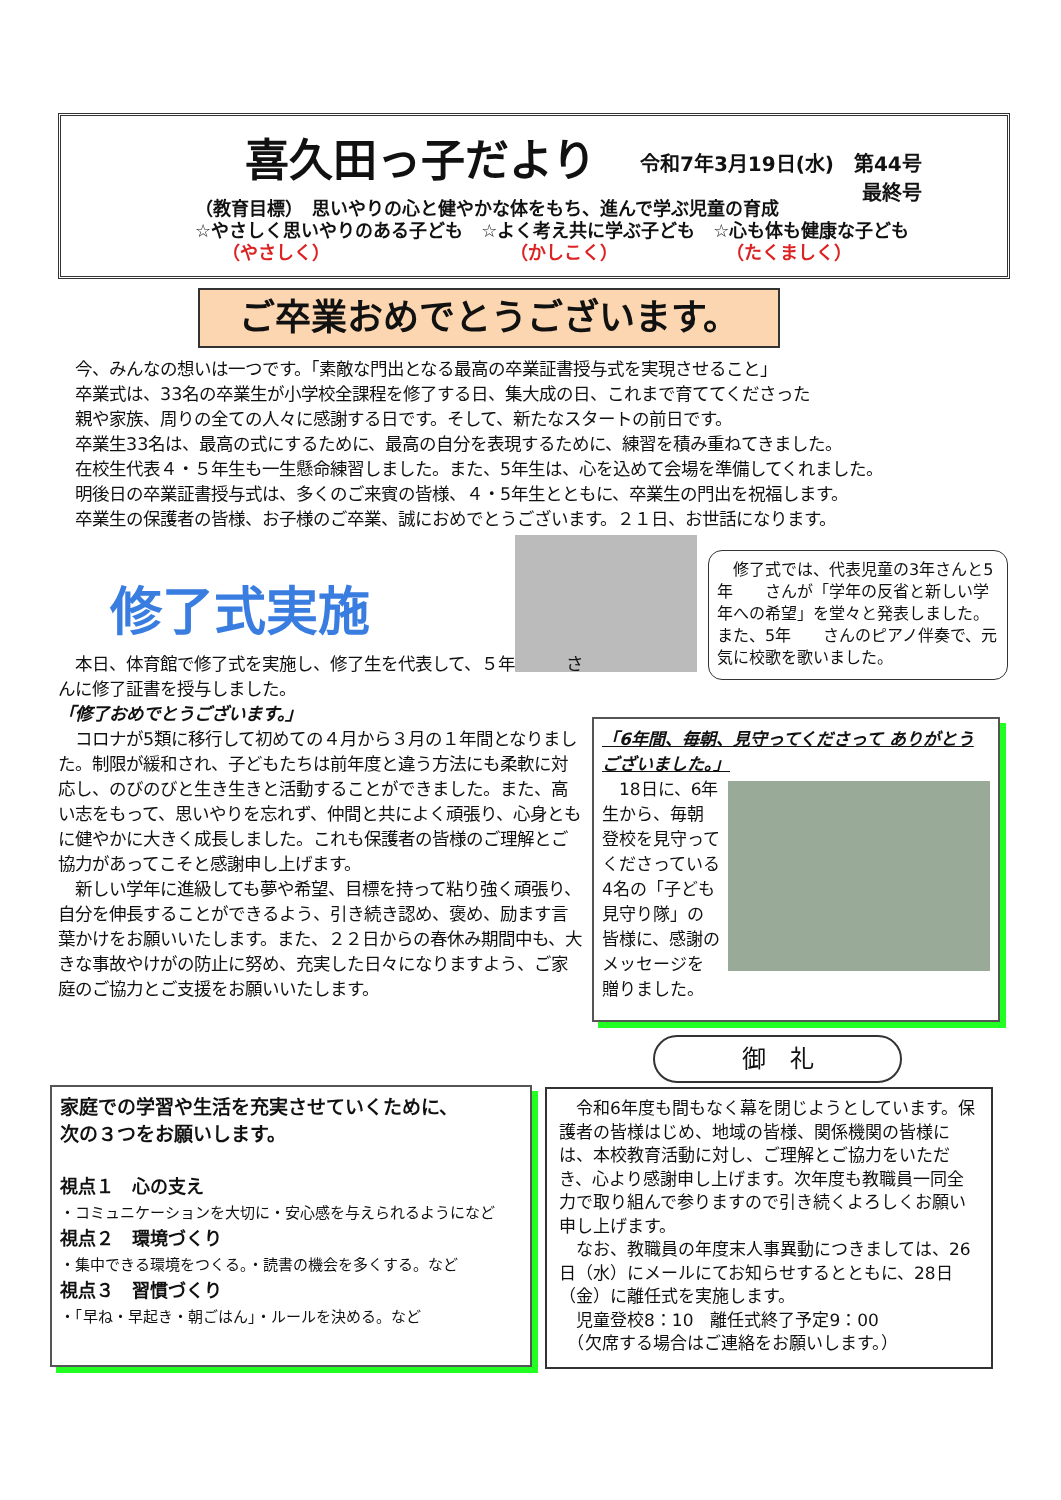喜久田っ子だより
令和7年3月19日(水)　第44号
最終号
（教育目標）　思いやりの心と健やかな体をもち、進んで学ぶ児童の育成
☆やさしく思いやりのある子ども　☆よく考え共に学ぶ子ども　☆心も体も健康な子ども
　　（やさしく）　　　　　　　　　　　（かしこく）　　　　　　　（たくましく）
ご卒業おめでとうございます。
今、みんなの想いは一つです。「素敵な門出となる最高の卒業証書授与式を実現させること」
卒業式は、33名の卒業生が小学校全課程を修了する日、集大成の日、これまで育ててくださった
親や家族、周りの全ての人々に感謝する日です。そして、新たなスタートの前日です。
卒業生33名は、最高の式にするために、最高の自分を表現するために、練習を積み重ねてきました。
在校生代表４・５年生も一生懸命練習しました。また、5年生は、心を込めて会場を準備してくれました。
明後日の卒業証書授与式は、多くのご来賓の皆様、４・5年生とともに、卒業生の門出を祝福します。
卒業生の保護者の皆様、お子様のご卒業、誠におめでとうございます。２１日、お世話になります。
修了式実施
　修了式では、代表児童の3年さんと5年　　さんが「学年の反省と新しい学年への希望」を堂々と発表しました。また、5年　　さんのピアノ伴奏で、元気に校歌を歌いました。
　本日、体育館で修了式を実施し、修了生を代表して、５年　　　さんに修了証書を授与しました。
「修了おめでとうございます。」
　コロナが5類に移行して初めての４月から３月の１年間となりました。制限が緩和され、子どもたちは前年度と違う方法にも柔軟に対応し、のびのびと生き生きと活動することができました。また、高い志をもって、思いやりを忘れず、仲間と共によく頑張り、心身ともに健やかに大きく成長しました。これも保護者の皆様のご理解とご協力があってこそと感謝申し上げます。
　新しい学年に進級しても夢や希望、目標を持って粘り強く頑張り、自分を伸長することができるよう、引き続き認め、褒め、励ます言葉かけをお願いいたします。また、２２日からの春休み期間中も、大きな事故やけがの防止に努め、充実した日々になりますよう、ご家庭のご協力とご支援をお願いいたします。
「6年間、毎朝、見守ってくださって ありがとうございました。」
　18日に、6年生から、毎朝登校を見守ってくださっている4名の「子ども見守り隊」の皆様に、感謝のメッセージを贈りました。
御　礼
家庭での学習や生活を充実させていくために、
次の３つをお願いします。
視点１　心の支え
・コミュニケーションを大切に・安心感を与えられるようになど
視点２　環境づくり
・集中できる環境をつくる。・読書の機会を多くする。など
視点３　習慣づくり
・「早ね・早起き・朝ごはん」・ルールを決める。など
　令和6年度も間もなく幕を閉じようとしています。保護者の皆様はじめ、地域の皆様、関係機関の皆様には、本校教育活動に対し、ご理解とご協力をいただき、心より感謝申し上げます。次年度も教職員一同全力で取り組んで参りますので引き続くよろしくお願い申し上げます。
　なお、教職員の年度末人事異動につきましては、26日（水）にメールにてお知らせするとともに、28日（金）に離任式を実施します。
　児童登校8：10　離任式終了予定9：00
　（欠席する場合はご連絡をお願いします。）